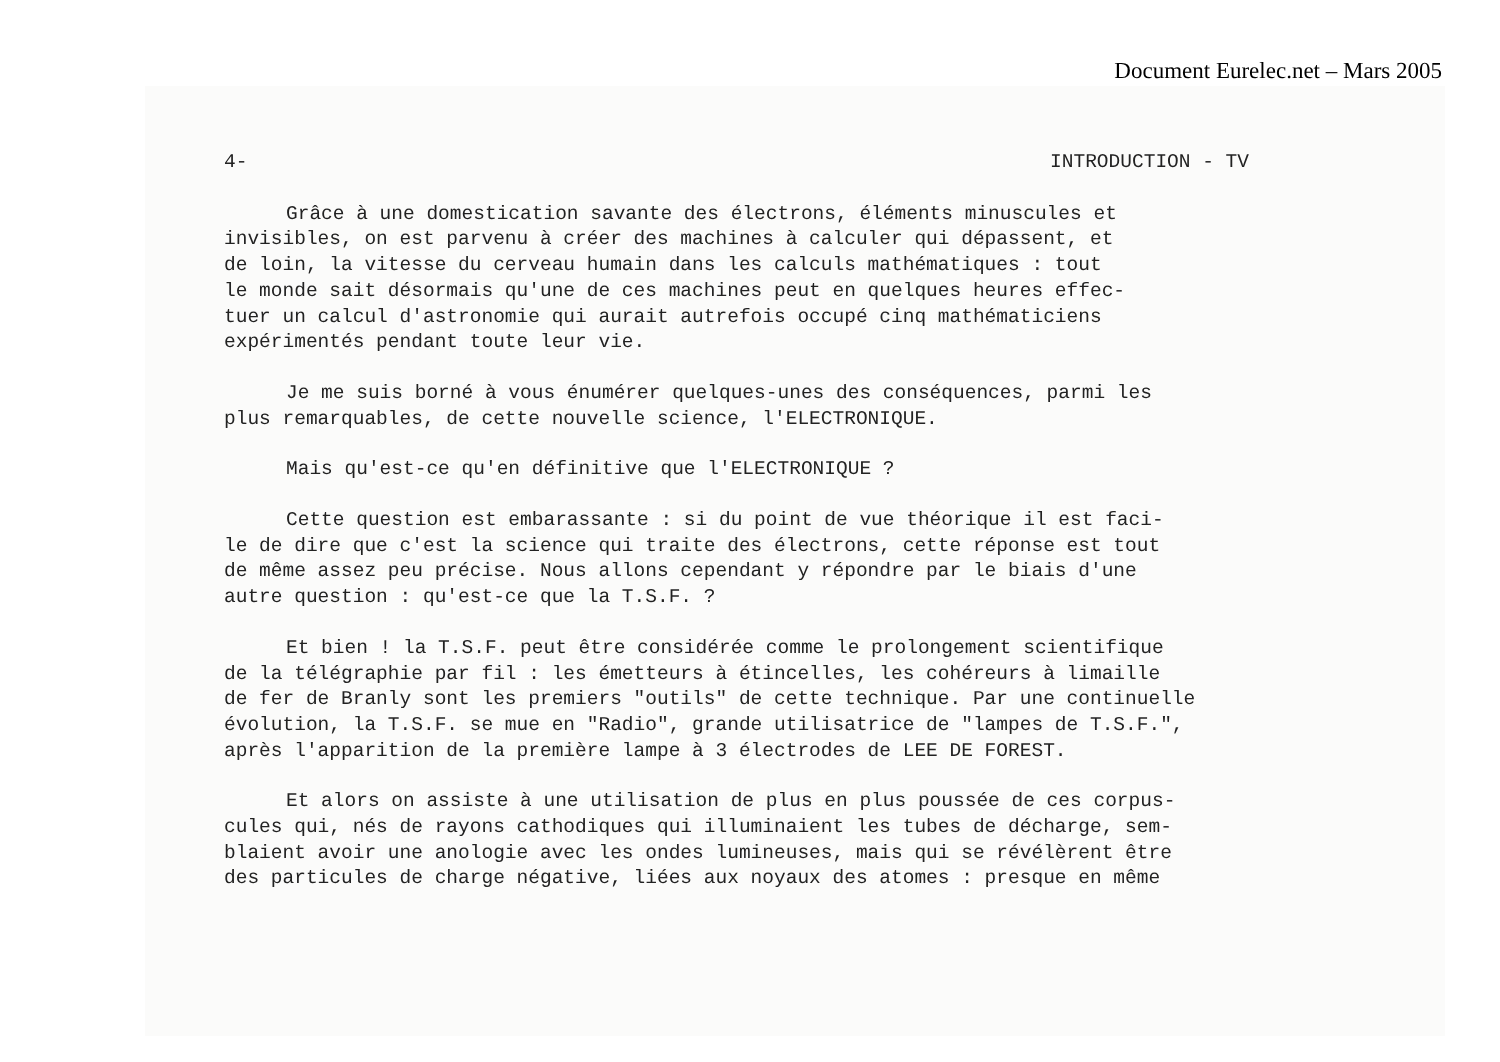Document Eurelec.net – Mars 2005
4- INTRODUCTION - TV
Grâce à une domestication savante des électrons, éléments minuscules et invisibles, on est parvenu à créer des machines à calculer qui dépassent, et de loin, la vitesse du cerveau humain dans les calculs mathématiques : tout le monde sait désormais qu'une de ces machines peut en quelques heures effec- tuer un calcul d'astronomie qui aurait autrefois occupé cinq mathématiciens expérimentés pendant toute leur vie.
Je me suis borné à vous énumérer quelques-unes des conséquences, parmi les plus remarquables, de cette nouvelle science, l'ELECTRONIQUE.
Mais qu'est-ce qu'en définitive que l'ELECTRONIQUE ?
Cette question est embarassante : si du point de vue théorique il est faci- le de dire que c'est la science qui traite des électrons, cette réponse est tout de même assez peu précise. Nous allons cependant y répondre par le biais d'une autre question : qu'est-ce que la T.S.F. ?
Et bien ! la T.S.F. peut être considérée comme le prolongement scientifique de la télégraphie par fil : les émetteurs à étincelles, les cohéreurs à limaille de fer de Branly sont les premiers "outils" de cette technique. Par une continuelle évolution, la T.S.F. se mue en "Radio", grande utilisatrice de "lampes de T.S.F.", après l'apparition de la première lampe à 3 électrodes de LEE DE FOREST.
Et alors on assiste à une utilisation de plus en plus poussée de ces corpus- cules qui, nés de rayons cathodiques qui illuminaient les tubes de décharge, sem- blaient avoir une anologie avec les ondes lumineuses, mais qui se révélèrent être des particules de charge négative, liées aux noyaux des atomes : presque en même